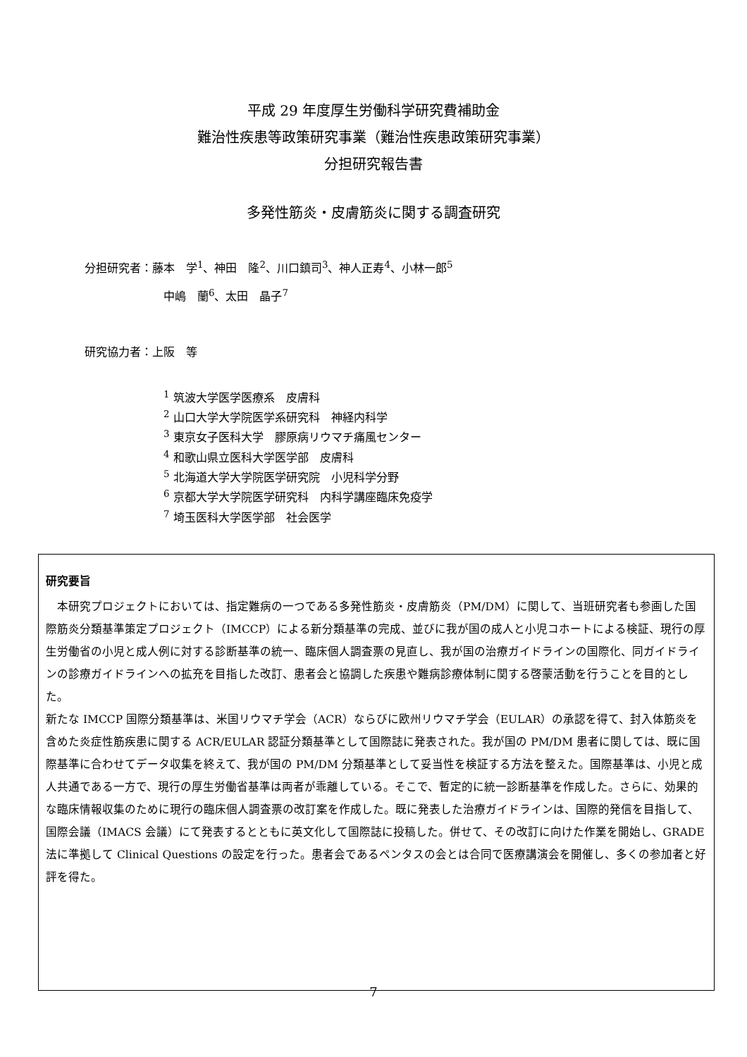平成 29 年度厚生労働科学研究費補助金
難治性疾患等政策研究事業（難治性疾患政策研究事業）
分担研究報告書
多発性筋炎・皮膚筋炎に関する調査研究
分担研究者：藤本　学<sup>1</sup>、神田　隆<sup>2</sup>、川口鎮司<sup>3</sup>、神人正寿<sup>4</sup>、小林一郎<sup>5</sup>
中嶋　蘭<sup>6</sup>、太田　晶子<sup>7</sup>
研究協力者：上阪　等
<sup>1</sup> 筑波大学医学医療系　皮膚科
<sup>2</sup> 山口大学大学院医学系研究科　神経内科学
<sup>3</sup> 東京女子医科大学　膠原病リウマチ痛風センター
<sup>4</sup> 和歌山県立医科大学医学部　皮膚科
<sup>5</sup> 北海道大学大学院医学研究院　小児科学分野
<sup>6</sup> 京都大学大学院医学研究科　内科学講座臨床免疫学
<sup>7</sup> 埼玉医科大学医学部　社会医学
研究要旨
　本研究プロジェクトにおいては、指定難病の一つである多発性筋炎・皮膚筋炎（PM/DM）に関して、当班研究者も参画した国際筋炎分類基準策定プロジェクト（IMCCP）による新分類基準の完成、並びに我が国の成人と小児コホートによる検証、現行の厚生労働省の小児と成人例に対する診断基準の統一、臨床個人調査票の見直し、我が国の治療ガイドラインの国際化、同ガイドラインの診療ガイドラインへの拡充を目指した改訂、患者会と協調した疾患や難病診療体制に関する啓蒙活動を行うことを目的とした。
新たな IMCCP 国際分類基準は、米国リウマチ学会（ACR）ならびに欧州リウマチ学会（EULAR）の承認を得て、封入体筋炎を含めた炎症性筋疾患に関する ACR/EULAR 認証分類基準として国際誌に発表された。我が国の PM/DM 患者に関しては、既に国際基準に合わせてデータ収集を終えて、我が国の PM/DM 分類基準として妥当性を検証する方法を整えた。国際基準は、小児と成人共通である一方で、現行の厚生労働省基準は両者が乖離している。そこで、暫定的に統一診断基準を作成した。さらに、効果的な臨床情報収集のために現行の臨床個人調査票の改訂案を作成した。既に発表した治療ガイドラインは、国際的発信を目指して、国際会議（IMACS 会議）にて発表するとともに英文化して国際誌に投稿した。併せて、その改訂に向けた作業を開始し、GRADE 法に準拠して Clinical Questions の設定を行った。患者会であるペンタスの会とは合同で医療講演会を開催し、多くの参加者と好評を得た。
7